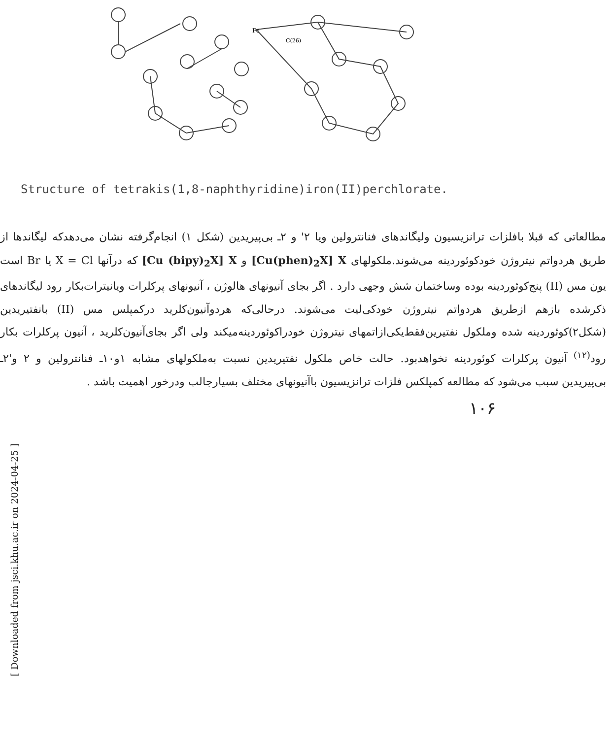Fe
C(26)
Structure of tetrakis(1,8-naphthyridine)iron(II)perchlorate.
مطالعاتی که قبلا بافلزات ترانزیسیون ولیگاندهای فنانترولین ویا ۲' و ۲ـ بی‌پیریدین (شکل ۱) انجام‌گرفته نشان می‌دهدکه لیگاندها از طریق هردواتم نیتروژن خودکوئوردینه می‌شوند.ملکولهای [Cu(phen)<sub>2</sub>X] X و [Cu (bipy)<sub>2</sub>X] X که درآنها X = Cl یا Br است یون مس (II) پنج‌کوئوردینه بوده وساختمان شش وجهی دارد . اگر بجای آنیونهای هالوژن ، آنیونهای پرکلرات ویانیترات‌بکار رود لیگاندهای ذکرشده بازهم ازطریق هردواتم نیتروژن خودکی‌لیت می‌شوند. درحالی‌که هردوآنیون‌کلرید درکمپلس مس (II) بانفتیریدین (شکل۲)کوئوردینه شده وملکول نفتیرین‌فقط‌یکی‌ازاتمهای نیتروژن خودراکوئوردینه‌میکند ولی اگر بجای‌آنیون‌کلرید ، آنیون پرکلرات بکار رود<sup>(۱۲)</sup> آنیون پرکلرات کوئوردینه نخواهدبود. حالت خاص ملکول نفتیریدین نسبت به‌ملکولهای مشابه ۱و۱۰ـ فنانترولین و ۲ و'۲ـ بی‌پیریدین سبب می‌شود که مطالعه کمپلکس فلزات ترانزیسیون باآنیونهای مختلف بسیارجالب ودرخور اهمیت باشد .
۱۰۶
[ Downloaded from jsci.khu.ac.ir on 2024-04-25 ]